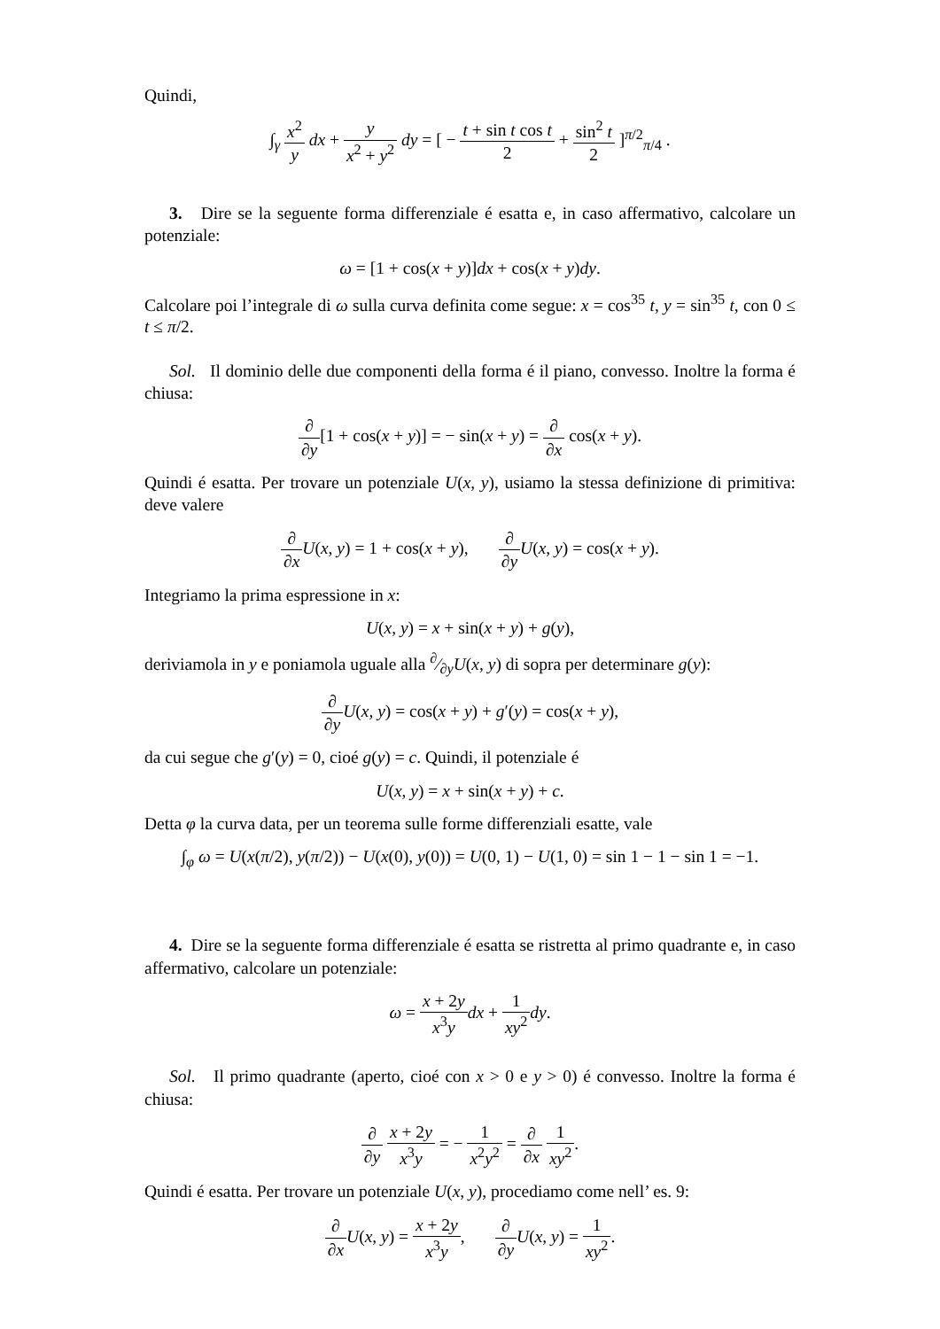Quindi,
∫<sub>γ</sub> x<sup>2</sup> y dx + y x<sup>2</sup> + y<sup>2</sup> dy = [ − t + sin t cos t 2 + sin<sup>2</sup> t 2 ]<sup>π/2</sup><sub>π/4</sub> .
3. Dire se la seguente forma differenziale é esatta e, in caso affermativo, calcolare un potenziale:
ω = [1 + cos(x + y)]dx + cos(x + y)dy.
Calcolare poi l’integrale di ω sulla curva definita come segue: x = cos<sup>35</sup> t, y = sin<sup>35</sup> t, con 0 ≤ t ≤ π/2.
Sol. Il dominio delle due componenti della forma é il piano, convesso. Inoltre la forma é chiusa:
∂ ∂y[1 + cos(x + y)] = − sin(x + y) = ∂ ∂x cos(x + y).
Quindi é esatta. Per trovare un potenziale U(x, y), usiamo la stessa definizione di primitiva: deve valere
∂ ∂x U(x, y) = 1 + cos(x + y), ∂ ∂y U(x, y) = cos(x + y).
Integriamo la prima espressione in x:
U(x, y) = x + sin(x + y) + g(y),
deriviamola in y e poniamola uguale alla ∂⁄∂yU(x, y) di sopra per determinare g(y):
∂ ∂y U(x, y) = cos(x + y) + g′(y) = cos(x + y),
da cui segue che g′(y) = 0, cioé g(y) = c. Quindi, il potenziale é
U(x, y) = x + sin(x + y) + c.
Detta φ la curva data, per un teorema sulle forme differenziali esatte, vale
∫<sub>φ</sub> ω = U(x(π/2), y(π/2)) − U(x(0), y(0)) = U(0, 1) − U(1, 0) = sin 1 − 1 − sin 1 = −1.
4. Dire se la seguente forma differenziale é esatta se ristretta al primo quadrante e, in caso affermativo, calcolare un potenziale:
ω = x + 2y x<sup>3</sup>y dx + 1 xy<sup>2</sup> dy.
Sol. Il primo quadrante (aperto, cioé con x > 0 e y > 0) é convesso. Inoltre la forma é chiusa:
∂ ∂y x + 2y x<sup>3</sup>y = − 1 x<sup>2</sup>y<sup>2</sup> = ∂ ∂x 1 xy<sup>2</sup>.
Quindi é esatta. Per trovare un potenziale U(x, y), procediamo come nell’ es. 9:
∂ ∂x U(x, y) = x + 2y x<sup>3</sup>y, ∂ ∂y U(x, y) = 1 xy<sup>2</sup>.